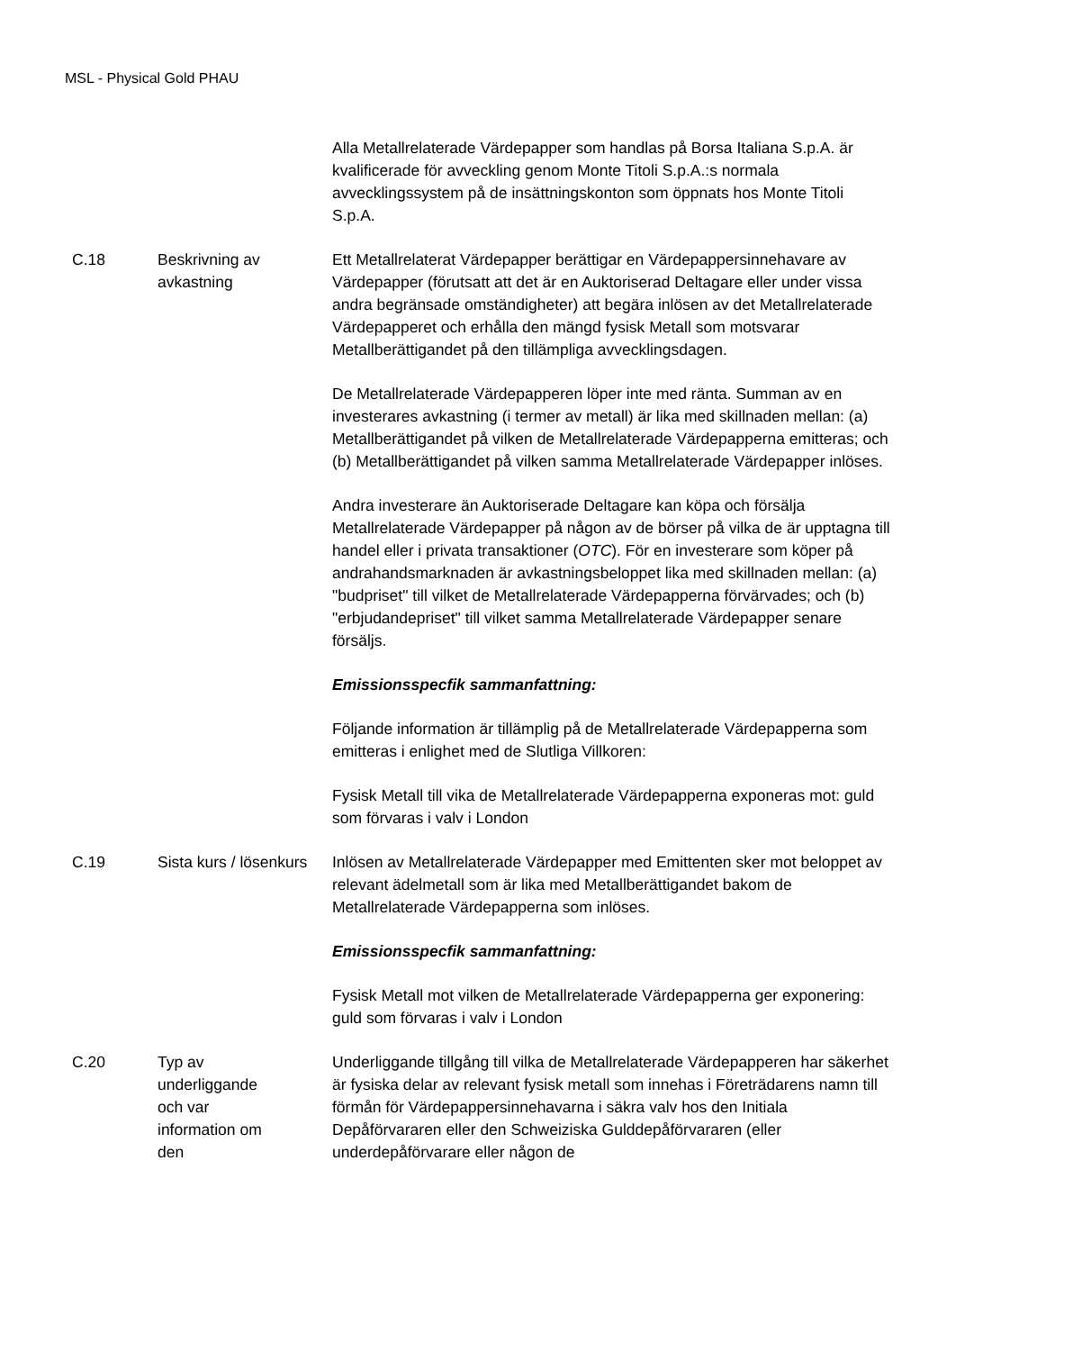MSL - Physical Gold PHAU
| | | Alla Metallrelaterade Värdepapper som handlas på Borsa Italiana S.p.A. är kvalificerade för avveckling genom Monte Titoli S.p.A.:s normala avvecklingssystem på de insättningskonton som öppnats hos Monte Titoli S.p.A. |
| C.18 | Beskrivning av avkastning | Ett Metallrelaterat Värdepapper berättigar en Värdepappersinnehavare av Värdepapper (förutsatt att det är en Auktoriserad Deltagare eller under vissa andra begränsade omständigheter) att begära inlösen av det Metallrelaterade Värdepapperet och erhålla den mängd fysisk Metall som motsvarar Metallberättigandet på den tillämpliga avvecklingsdagen. De Metallrelaterade Värdepapperen löper inte med ränta. Summan av en investerares avkastning (i termer av metall) är lika med skillnaden mellan: (a) Metallberättigandet på vilken de Metallrelaterade Värdepapperna emitteras; och (b) Metallberättigandet på vilken samma Metallrelaterade Värdepapper inlöses. Andra investerare än Auktoriserade Deltagare kan köpa och försälja Metallrelaterade Värdepapper på någon av de börser på vilka de är upptagna till handel eller i privata transaktioner ( OTC ). För en investerare som köper på andrahandsmarknaden är avkastningsbeloppet lika med skillnaden mellan: (a) "budpriset" till vilket de Metallrelaterade Värdepapperna förvärvades; och (b) "erbjudandepriset" till vilket samma Metallrelaterade Värdepapper senare försäljs. Emissionsspecfik sammanfattning: Följande information är tillämplig på de Metallrelaterade Värdepapperna som emitteras i enlighet med de Slutliga Villkoren: Fysisk Metall till vika de Metallrelaterade Värdepapperna exponeras mot: guld som förvaras i valv i London |
| C.19 | Sista kurs / lösenkurs | Inlösen av Metallrelaterade Värdepapper med Emittenten sker mot beloppet av relevant ädelmetall som är lika med Metallberättigandet bakom de Metallrelaterade Värdepapperna som inlöses. Emissionsspecfik sammanfattning: Fysisk Metall mot vilken de Metallrelaterade Värdepapperna ger exponering: guld som förvaras i valv i London |
| C.20 | Typ av underliggande och var information om den | Underliggande tillgång till vilka de Metallrelaterade Värdepapperen har säkerhet är fysiska delar av relevant fysisk metall som innehas i Företrädarens namn till förmån för Värdepappersinnehavarna i säkra valv hos den Initiala Depåförvararen eller den Schweiziska Gulddepåförvararen (eller underdepåförvarare eller någon de |